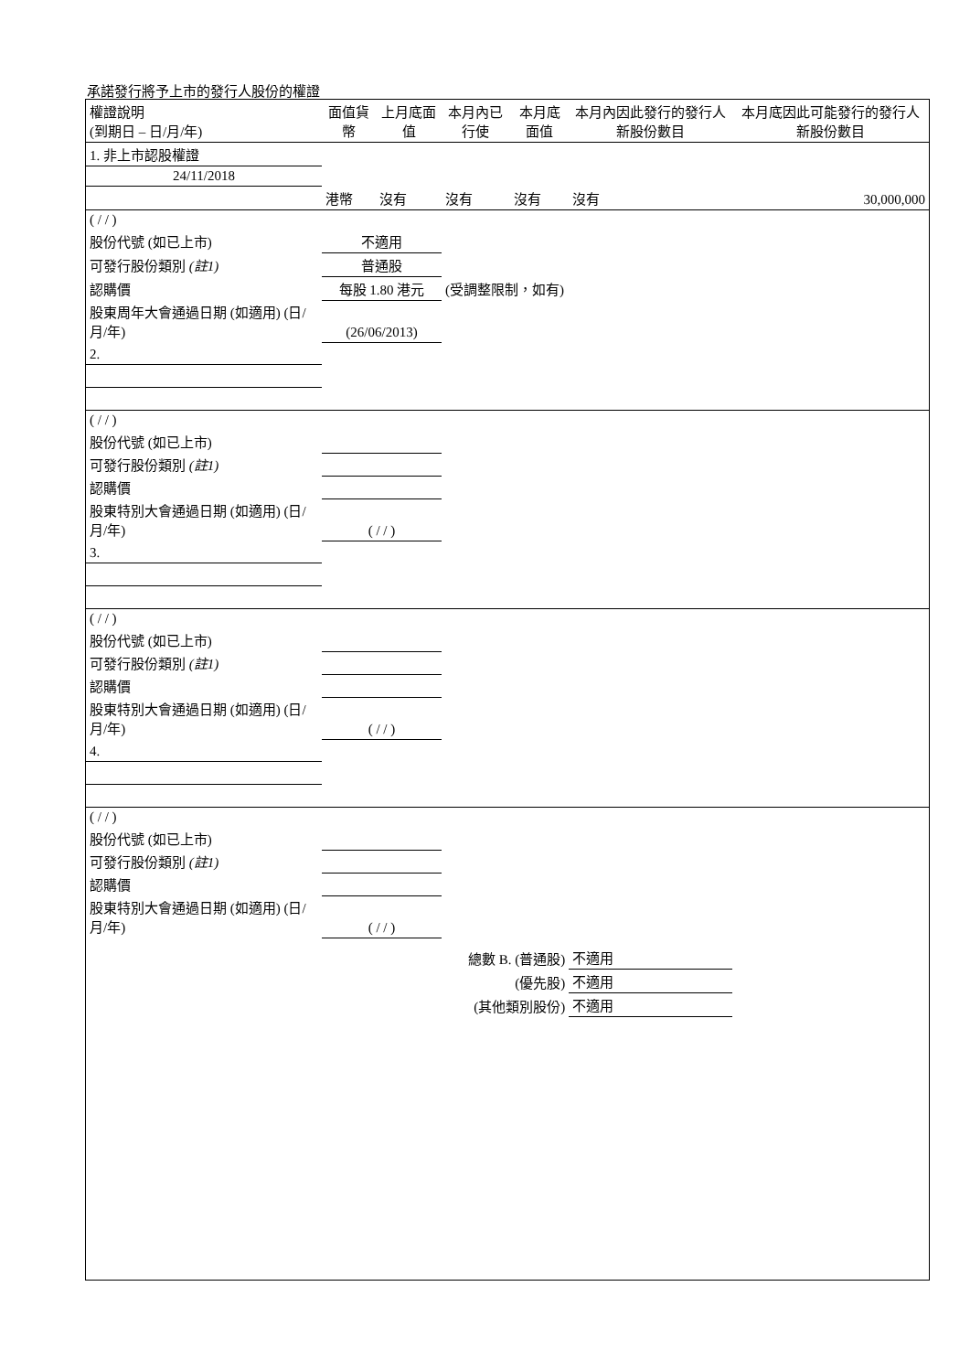承諾發行將予上市的發行人股份的權證
| 權證說明 (到期日 – 日/月/年) | 面值貨幣 | 上月底面值 | 本月內已行使 | 本月底面值 | 本月內因此發行的發行人新股份數目 | 本月底因此可能發行的發行人新股份數目 |
| --- | --- | --- | --- | --- | --- | --- |
| 1. 非上市認股權證 | | | | | | |
| 24/11/2018 | | | | | | |
| | 港幣 | 沒有 | 沒有 | 沒有 | 沒有 | 30,000,000 |
| ( / / ) | | | | | | |
| 股份代號 (如已上市) | 不適用 | | | | | |
| 可發行股份類別 (註1) | 普通股 | | | | | |
| 認購價 | 每股 1.80 港元 | | (受調整限制，如有) | | | |
| 股東周年大會通過日期 (如適用) (日/月/年) | (26/06/2013) | | | | | |
| 2. | | | | | | |
| ( / / ) | | | | | | |
| 股份代號 (如已上市) | | | | | | |
| 可發行股份類別 (註1) | | | | | | |
| 認購價 | | | | | | |
| 股東特別大會通過日期 (如適用) (日/月/年) | ( / / ) | | | | | |
| 3. | | | | | | |
| ( / / ) | | | | | | |
| 股份代號 (如已上市) | | | | | | |
| 可發行股份類別 (註1) | | | | | | |
| 認購價 | | | | | | |
| 股東特別大會通過日期 (如適用) (日/月/年) | ( / / ) | | | | | |
| 4. | | | | | | |
| ( / / ) | | | | | | |
| 股份代號 (如已上市) | | | | | | |
| 可發行股份類別 (註1) | | | | | | |
| 認購價 | | | | | | |
| 股東特別大會通過日期 (如適用) (日/月/年) | ( / / ) | | | | | |
| | | | 總數 B. (普通股) | | 不適用 | |
| | | | (優先股) | | 不適用 | |
| | | | (其他類別股份) | | 不適用 | |